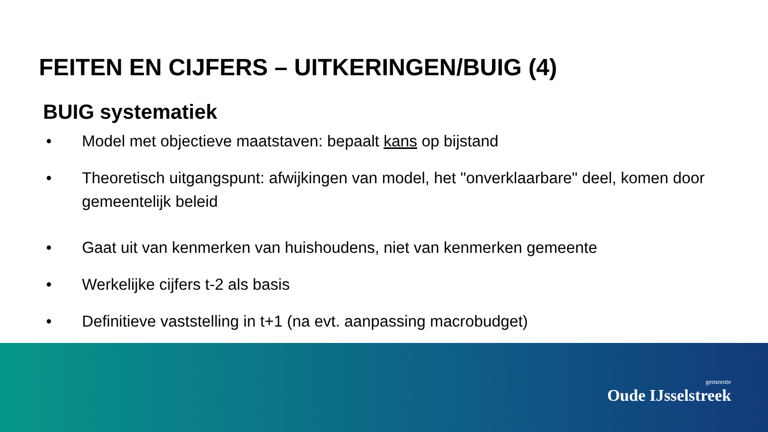FEITEN EN CIJFERS – UITKERINGEN/BUIG (4)
BUIG systematiek
• Model met objectieve maatstaven: bepaalt kans op bijstand
• Theoretisch uitgangspunt: afwijkingen van model, het "onverklaarbare" deel, komen door gemeentelijk beleid
• Gaat uit van kenmerken van huishoudens, niet van kenmerken gemeente
• Werkelijke cijfers t-2 als basis
• Definitieve vaststelling in t+1 (na evt. aanpassing macrobudget)
gemeente
Oude IJsselstreek